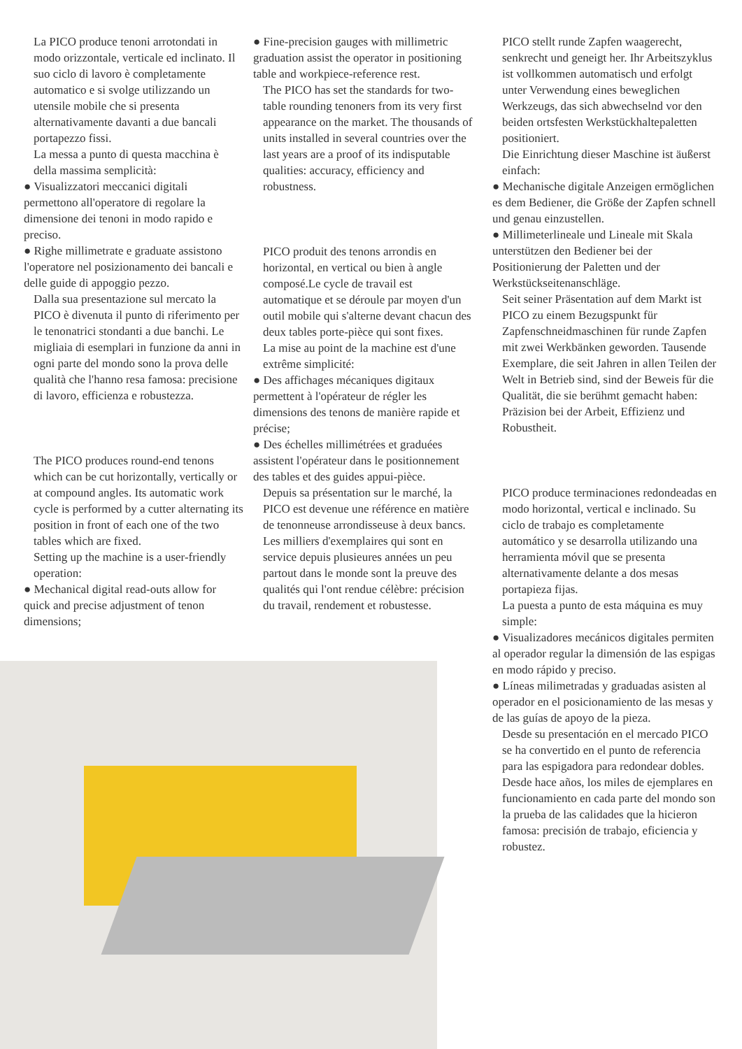La PICO produce tenoni arrotondati in modo orizzontale, verticale ed inclinato. Il suo ciclo di lavoro è completamente automatico e si svolge utilizzando un utensile mobile che si presenta alternativamente davanti a due bancali portapezzo fissi.
La messa a punto di questa macchina è della massima semplicità:
● Visualizzatori meccanici digitali permettono all'operatore di regolare la dimensione dei tenoni in modo rapido e preciso.
● Righe millimetrate e graduate assistono l'operatore nel posizionamento dei bancali e delle guide di appoggio pezzo.
Dalla sua presentazione sul mercato la PICO è divenuta il punto di riferimento per le tenonatrici stondanti a due banchi. Le migliaia di esemplari in funzione da anni in ogni parte del mondo sono la prova delle qualità che l'hanno resa famosa: precisione di lavoro, efficienza e robustezza.
The PICO produces round-end tenons which can be cut horizontally, vertically or at compound angles. Its automatic work cycle is performed by a cutter alternating its position in front of each one of the two tables which are fixed.
Setting up the machine is a user-friendly operation:
● Mechanical digital read-outs allow for quick and precise adjustment of tenon dimensions;
● Fine-precision gauges with millimetric graduation assist the operator in positioning table and workpiece-reference rest.
The PICO has set the standards for two-table rounding tenoners from its very first appearance on the market. The thousands of units installed in several countries over the last years are a proof of its indisputable qualities: accuracy, efficiency and robustness.
PICO produit des tenons arrondis en horizontal, en vertical ou bien à angle composé.Le cycle de travail est automatique et se déroule par moyen d'un outil mobile qui s'alterne devant chacun des deux tables porte-pièce qui sont fixes.
La mise au point de la machine est d'une extrême simplicité:
● Des affichages mécaniques digitaux permettent à l'opérateur de régler les dimensions des tenons de manière rapide et précise;
● Des échelles millimétrées et graduées assistent l'opérateur dans le positionnement des tables et des guides appui-pièce.
Depuis sa présentation sur le marché, la PICO est devenue une référence en matière de tenonneuse arrondisseuse à deux bancs. Les milliers d'exemplaires qui sont en service depuis plusieures années un peu partout dans le monde sont la preuve des qualités qui l'ont rendue célèbre: précision du travail, rendement et robustesse.
PICO stellt runde Zapfen waagerecht, senkrecht und geneigt her. Ihr Arbeitszyklus ist vollkommen automatisch und erfolgt unter Verwendung eines beweglichen Werkzeugs, das sich abwechselnd vor den beiden ortsfesten Werkstückhaltepaletten positioniert.
Die Einrichtung dieser Maschine ist äußerst einfach:
● Mechanische digitale Anzeigen ermöglichen es dem Bediener, die Größe der Zapfen schnell und genau einzustellen.
● Millimeterlineale und Lineale mit Skala unterstützen den Bediener bei der Positionierung der Paletten und der Werkstückseitenanschläge.
Seit seiner Präsentation auf dem Markt ist PICO zu einem Bezugspunkt für Zapfenschneidmaschinen für runde Zapfen mit zwei Werkbänken geworden. Tausende Exemplare, die seit Jahren in allen Teilen der Welt in Betrieb sind, sind der Beweis für die Qualität, die sie berühmt gemacht haben: Präzision bei der Arbeit, Effizienz und Robustheit.
PICO produce terminaciones redondeadas en modo horizontal, vertical e inclinado. Su ciclo de trabajo es completamente automático y se desarrolla utilizando una herramienta móvil que se presenta alternativamente delante a dos mesas portapieza fijas.
La puesta a punto de esta máquina es muy simple:
● Visualizadores mecánicos digitales permiten al operador regular la dimensión de las espigas en modo rápido y preciso.
● Líneas milimetradas y graduadas asisten al operador en el posicionamiento de las mesas y de las guías de apoyo de la pieza.
Desde su presentación en el mercado PICO se ha convertido en el punto de referencia para las espigadora para redondear dobles. Desde hace años, los miles de ejemplares en funcionamiento en cada parte del mondo son la prueba de las calidades que la hicieron famosa: precisión de trabajo, eficiencia y robustez.